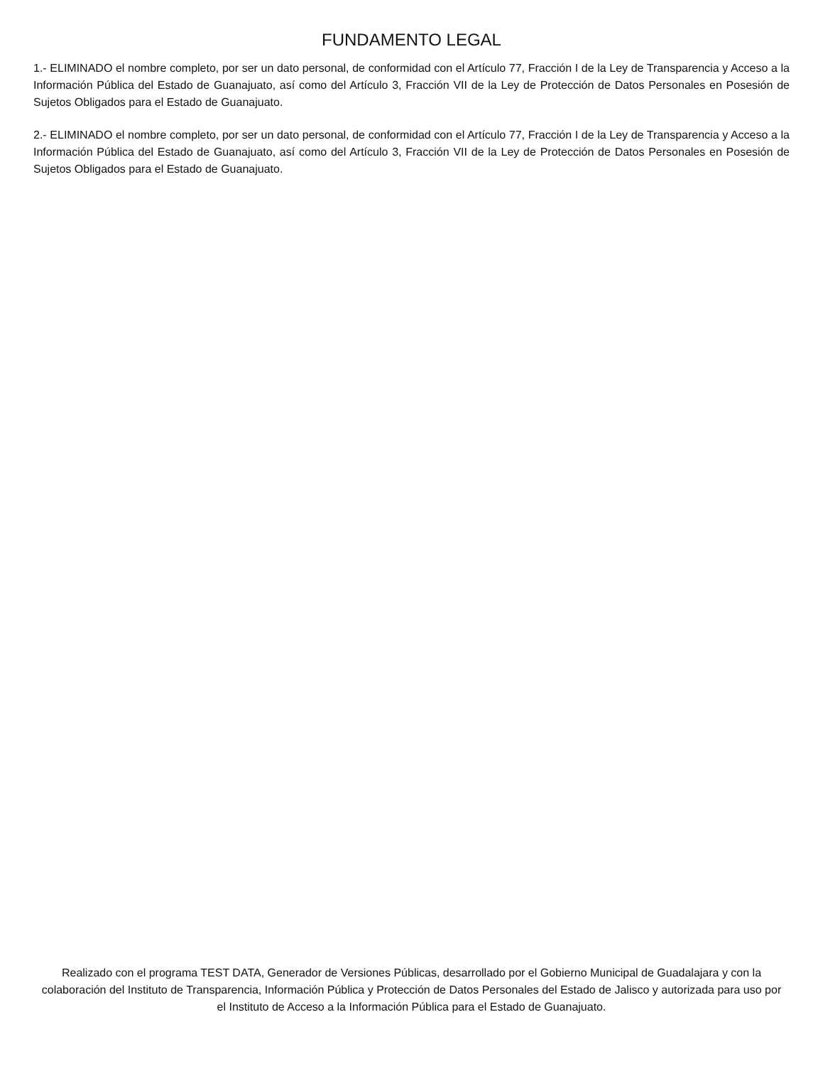FUNDAMENTO LEGAL
1.- ELIMINADO el nombre completo, por ser un dato personal, de conformidad con el Artículo 77, Fracción I de la Ley de Transparencia y Acceso a la Información Pública del Estado de Guanajuato, así como del Artículo 3, Fracción VII de la Ley de Protección de Datos Personales en Posesión de Sujetos Obligados para el Estado de Guanajuato.
2.- ELIMINADO el nombre completo, por ser un dato personal, de conformidad con el Artículo 77, Fracción I de la Ley de Transparencia y Acceso a la Información Pública del Estado de Guanajuato, así como del Artículo 3, Fracción VII de la Ley de Protección de Datos Personales en Posesión de Sujetos Obligados para el Estado de Guanajuato.
Realizado con el programa TEST DATA, Generador de Versiones Públicas, desarrollado por el Gobierno Municipal de Guadalajara y con la colaboración del Instituto de Transparencia, Información Pública y Protección de Datos Personales del Estado de Jalisco y autorizada para uso por el Instituto de Acceso a la Información Pública para el Estado de Guanajuato.